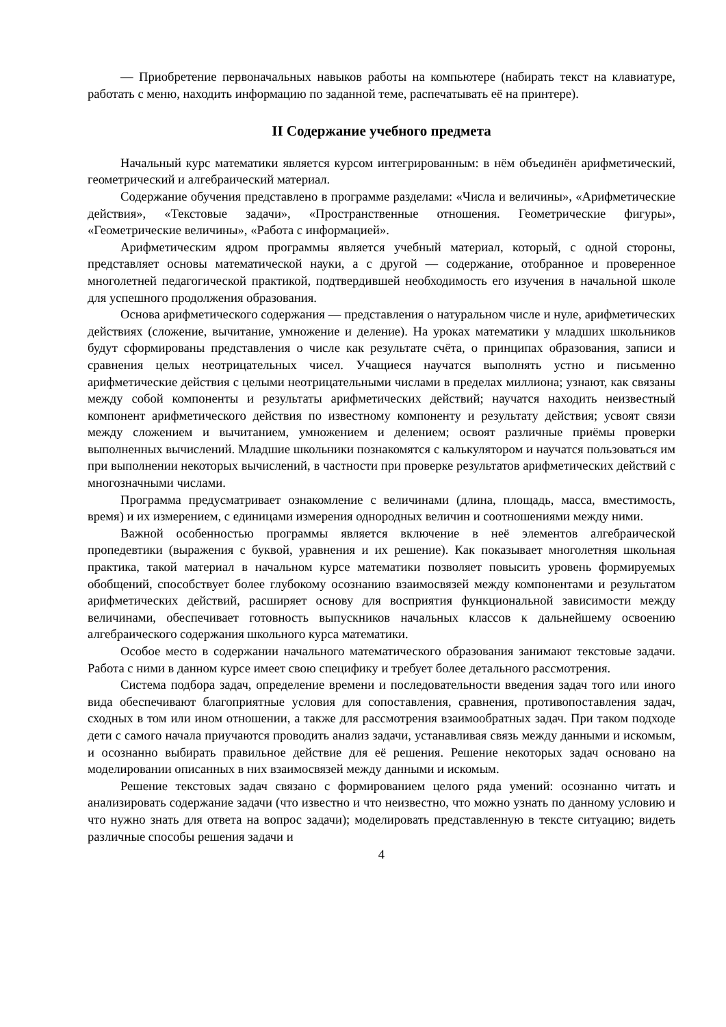— Приобретение первоначальных навыков работы на компьютере (набирать текст на клавиатуре, работать с меню, находить информацию по заданной теме, распечатывать её на принтере).
II Содержание учебного предмета
Начальный курс математики является курсом интегрированным: в нём объединён арифметический, геометрический и алгебраический материал.
Содержание обучения представлено в программе разделами: «Числа и величины», «Арифметические действия», «Текстовые задачи», «Пространственные отношения. Геометрические фигуры», «Геометрические величины», «Работа с информацией».
Арифметическим ядром программы является учебный материал, который, с одной стороны, представляет основы математической науки, а с другой — содержание, отобранное и проверенное многолетней педагогической практикой, подтвердившей необходимость его изучения в начальной школе для успешного продолжения образования.
Основа арифметического содержания — представления о натуральном числе и нуле, арифметических действиях (сложение, вычитание, умножение и деление). На уроках математики у младших школьников будут сформированы представления о числе как результате счёта, о принципах образования, записи и сравнения целых неотрицательных чисел. Учащиеся научатся выполнять устно и письменно арифметические действия с целыми неотрицательными числами в пределах миллиона; узнают, как связаны между собой компоненты и результаты арифметических действий; научатся находить неизвестный компонент арифметического действия по известному компоненту и результату действия; усвоят связи между сложением и вычитанием, умножением и делением; освоят различные приёмы проверки выполненных вычислений. Младшие школьники познакомятся с калькулятором и научатся пользоваться им при выполнении некоторых вычислений, в частности при проверке результатов арифметических действий с многозначными числами.
Программа предусматривает ознакомление с величинами (длина, площадь, масса, вместимость, время) и их измерением, с единицами измерения однородных величин и соотношениями между ними.
Важной особенностью программы является включение в неё элементов алгебраической пропедевтики (выражения с буквой, уравнения и их решение). Как показывает многолетняя школьная практика, такой материал в начальном курсе математики позволяет повысить уровень формируемых обобщений, способствует более глубокому осознанию взаимосвязей между компонентами и результатом арифметических действий, расширяет основу для восприятия функциональной зависимости между величинами, обеспечивает готовность выпускников начальных классов к дальнейшему освоению алгебраического содержания школьного курса математики.
Особое место в содержании начального математического образования занимают текстовые задачи. Работа с ними в данном курсе имеет свою специфику и требует более детального рассмотрения.
Система подбора задач, определение времени и последовательности введения задач того или иного вида обеспечивают благоприятные условия для сопоставления, сравнения, противопоставления задач, сходных в том или ином отношении, а также для рассмотрения взаимообратных задач. При таком подходе дети с самого начала приучаются проводить анализ задачи, устанавливая связь между данными и искомым, и осознанно выбирать правильное действие для её решения. Решение некоторых задач основано на моделировании описанных в них взаимосвязей между данными и искомым.
Решение текстовых задач связано с формированием целого ряда умений: осознанно читать и анализировать содержание задачи (что известно и что неизвестно, что можно узнать по данному условию и что нужно знать для ответа на вопрос задачи); моделировать представленную в тексте ситуацию; видеть различные способы решения задачи и
4